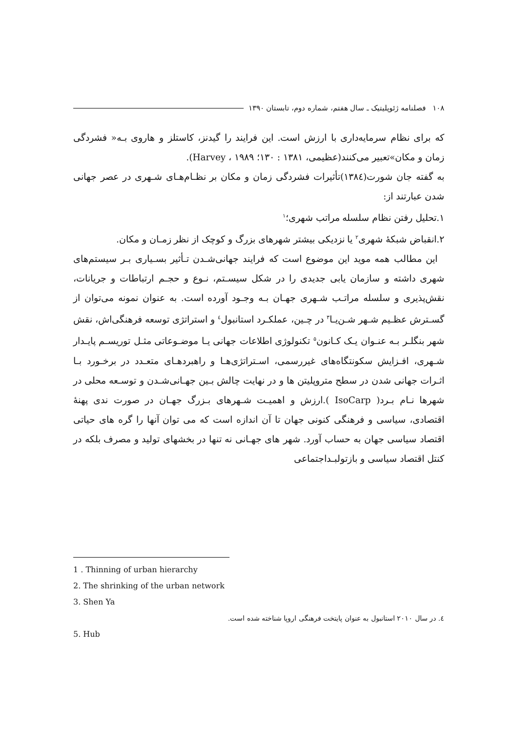۱۰۸ فصلنامه ژئوپلیتیک ـ سال هفتم، شماره دوم، تابستان ۱۳۹۰
که برای نظام سرمایه‌داری با ارزش است. این فرایند را گیدنز، کاستلز و هاروی بـه« فشردگی زمان و مکان»تعبیر می‌کنند(عظیمی، ۱۳۸۱ : ۱۳۰؛ Harvey ، ۱۹۸۹).
به گفته جان شورت(۱۳۸٤)تأثیرات فشردگی زمان و مکان بر نظـام‌هـای شـهری در عصر جهانی شدن عبارتند از:
۱.تحلیل رفتن نظام سلسله مراتب شهری؛<sup>۱</sup>
۲.انقباض شبکهٔ شهری<sup>۲</sup> یا نزدیکی بیشتر شهرهای بزرگ و کوچک از نظر زمـان و مکان.
این مطالب همه موید این موضوع است که فرایند جهانی‌شـدن تـأثیر بسـیاری بـر سیستم‌های شهری داشته و سازمان یابی جدیدی را در شکل سیسـتم، نـوع و حجـم ارتباطات و جریانات، نقش‌پذیری و سلسله مراتـب شـهری جهـان بـه وجـود آورده است. به عنوان نمونه می‌توان از گسـترش عظـیم شـهر شـن‌یـا<sup>۳</sup> در چـین، عملکـرد استانبول<sup>٤</sup> و استراتژی توسعه فرهنگی‌اش، نقش شهر بنگلـر بـه عنـوان یـک کـانون<sup>۵</sup> تکنولوژی اطلاعات جهانی یـا موضـوعاتی مثـل توریسـم پایـدار شـهری، افـزایش سکونتگاه‌های غیررسمی، اسـتراتژی‌هـا و راهبردهـای متعـدد در برخـورد بـا اثـرات جهانی شدن در سطح متروپلیتن ها و در نهایت چالش بـین جهـانی‌شـدن و توسـعه محلی در شهرها نـام بـرد( IsoCarp ).ارزش و اهمیـت شـهرهای بـزرگ جهـان در صورت ندی پهنهٔ اقتصادی، سیاسی و فرهنگی کنونی جهان تا آن اندازه است که می توان آنها را گره های حیاتی اقتصاد سیاسی جهان به حساب آورد. شهر های جهـانی نه تنها در بخشهای تولید و مصرف بلکه در کنتل اقتصاد سیاسی و بازتولبـداجتماعی
1 . Thinning of urban hierarchy
2. The shrinking of the urban network
3. Shen Ya
٤. در سال ۲۰۱۰ استانبول به عنوان پایتخت فرهنگی اروپا شناخته شده است.
5. Hub